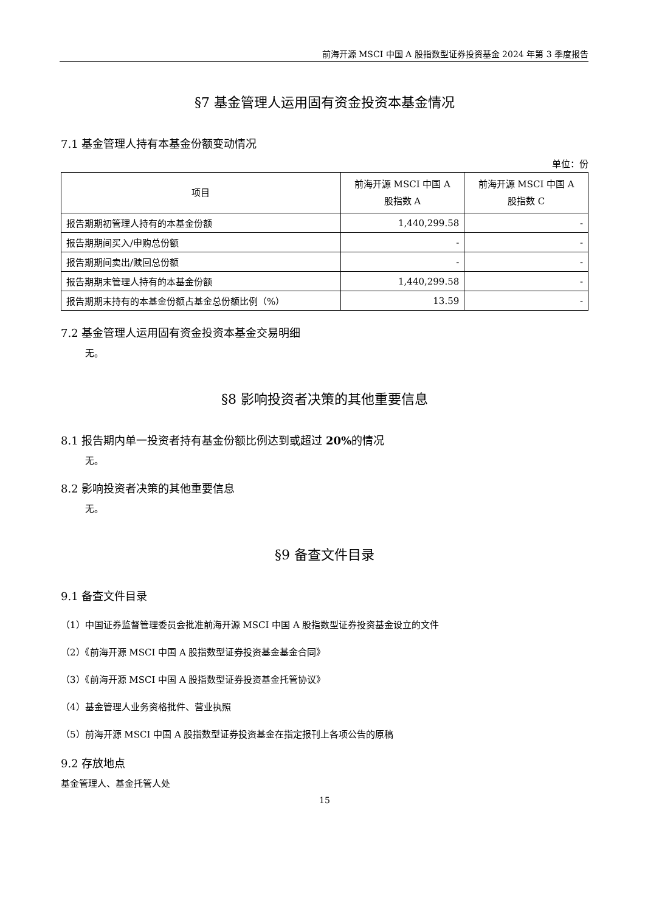前海开源 MSCI 中国 A 股指数型证券投资基金 2024 年第 3 季度报告
§7 基金管理人运用固有资金投资本基金情况
7.1 基金管理人持有本基金份额变动情况
单位：份
| 项目 | 前海开源 MSCI 中国 A 股指数 A | 前海开源 MSCI 中国 A 股指数 C |
| --- | --- | --- |
| 报告期期初管理人持有的本基金份额 | 1,440,299.58 | - |
| 报告期期间买入/申购总份额 | - | - |
| 报告期期间卖出/赎回总份额 | - | - |
| 报告期期末管理人持有的本基金份额 | 1,440,299.58 | - |
| 报告期期末持有的本基金份额占基金总份额比例（%） | 13.59 | - |
7.2 基金管理人运用固有资金投资本基金交易明细
无。
§8 影响投资者决策的其他重要信息
8.1 报告期内单一投资者持有基金份额比例达到或超过 20% 的情况
无。
8.2 影响投资者决策的其他重要信息
无。
§9 备查文件目录
9.1 备查文件目录
（1）中国证券监督管理委员会批准前海开源 MSCI 中国 A 股指数型证券投资基金设立的文件
（2）《前海开源 MSCI 中国 A 股指数型证券投资基金基金合同》
（3）《前海开源 MSCI 中国 A 股指数型证券投资基金托管协议》
（4）基金管理人业务资格批件、营业执照
（5）前海开源 MSCI 中国 A 股指数型证券投资基金在指定报刊上各项公告的原稿
9.2 存放地点
基金管理人、基金托管人处
15